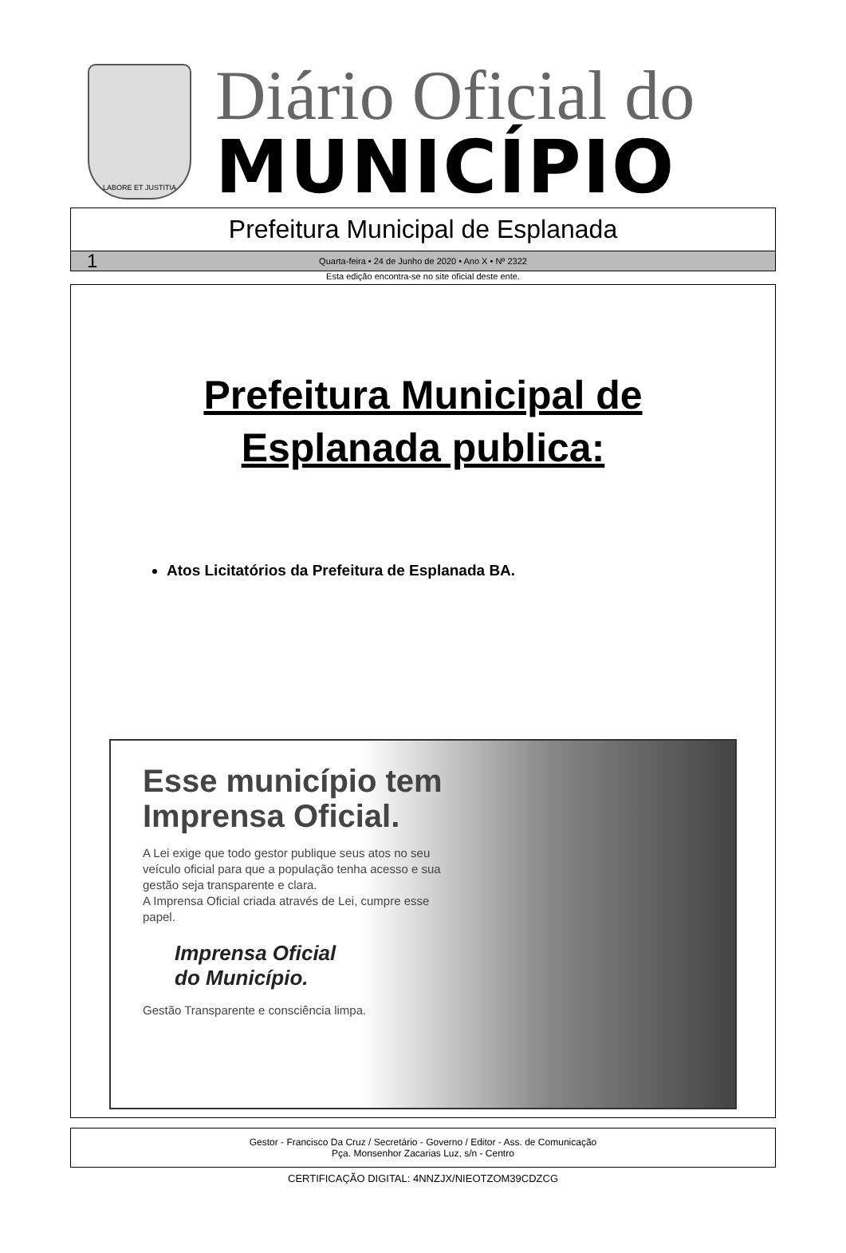LABORE ET JUSTITIA
Diário Oficial do
MUNICÍPIO
Prefeitura Municipal de Esplanada
1 Quarta-feira • 24 de Junho de 2020 • Ano X • Nº 2322
Esta edição encontra-se no site oficial deste ente.
Prefeitura Municipal de
Esplanada publica:
Atos Licitatórios da Prefeitura de Esplanada BA.
Esse município tem Imprensa Oficial.
A Lei exige que todo gestor publique seus atos no seu veículo oficial para que a população tenha acesso e sua gestão seja transparente e clara.
A Imprensa Oficial criada através de Lei, cumpre esse papel.
Imprensa Oficial
do Município.
Gestão Transparente e consciência limpa.
Gestor - Francisco Da Cruz / Secretário - Governo / Editor - Ass. de Comunicação
Pça. Monsenhor Zacarias Luz, s/n - Centro
CERTIFICAÇÃO DIGITAL: 4NNZJX/NIEOTZOM39CDZCG